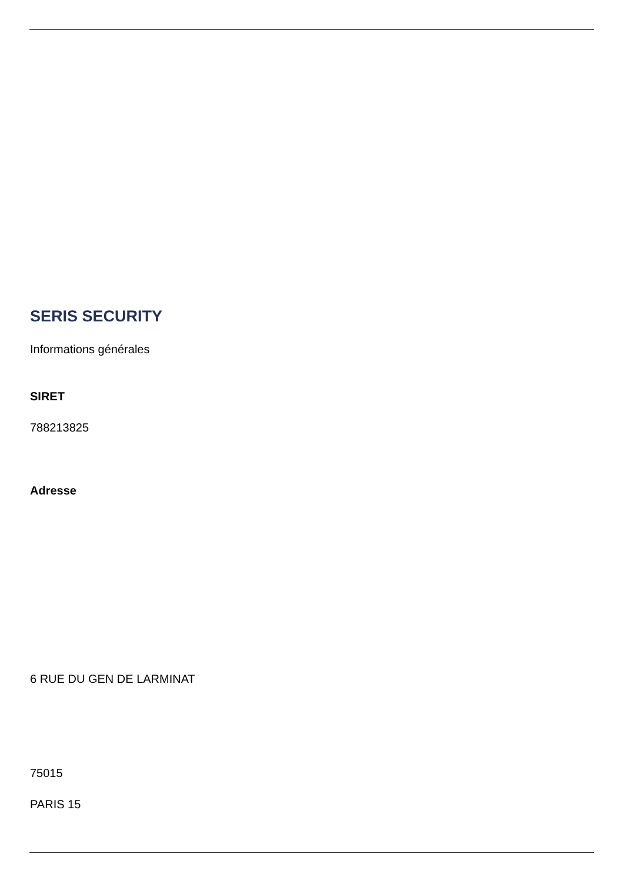SERIS SECURITY
Informations générales
SIRET
788213825
Adresse
6 RUE DU GEN DE LARMINAT
75015
PARIS 15